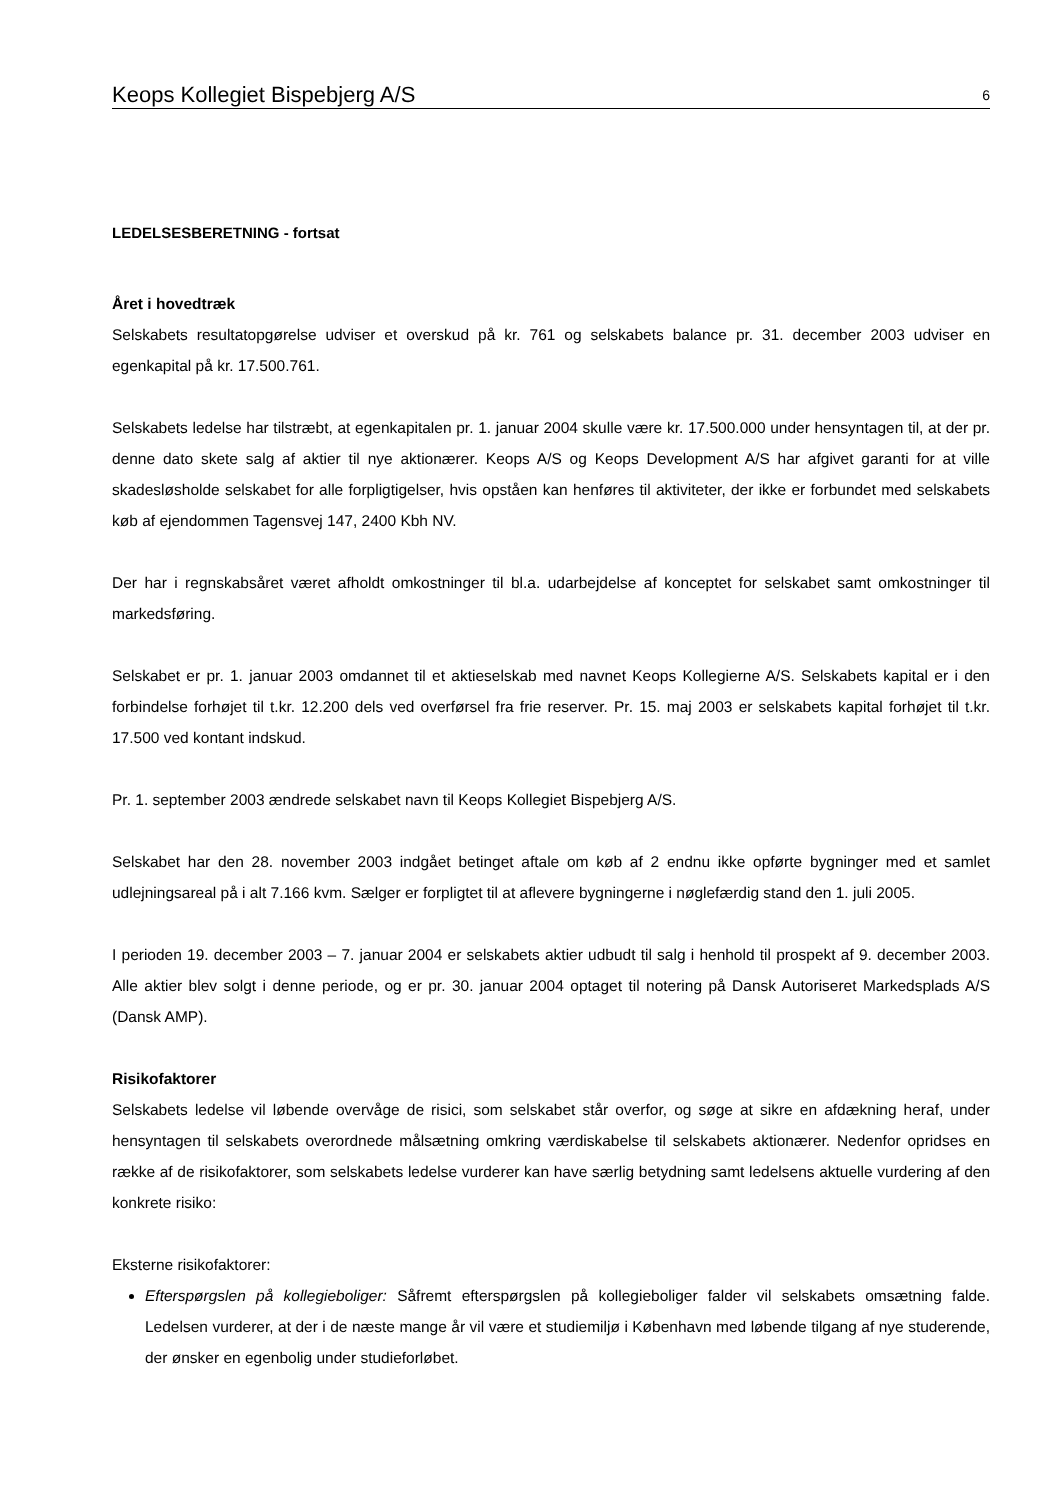Keops Kollegiet Bispebjerg A/S 6
LEDELSESBERETNING - fortsat
Året i hovedtræk
Selskabets resultatopgørelse udviser et overskud på kr. 761 og selskabets balance pr. 31. december 2003 udviser en egenkapital på kr. 17.500.761.
Selskabets ledelse har tilstræbt, at egenkapitalen pr. 1. januar 2004 skulle være kr. 17.500.000 under hensyntagen til, at der pr. denne dato skete salg af aktier til nye aktionærer. Keops A/S og Keops Development A/S har afgivet garanti for at ville skadesløsholde selskabet for alle forpligtigelser, hvis opståen kan henføres til aktiviteter, der ikke er forbundet med selskabets køb af ejendommen Tagensvej 147, 2400 Kbh NV.
Der har i regnskabsåret været afholdt omkostninger til bl.a. udarbejdelse af konceptet for selskabet samt omkostninger til markedsføring.
Selskabet er pr. 1. januar 2003 omdannet til et aktieselskab med navnet Keops Kollegierne A/S. Selskabets kapital er i den forbindelse forhøjet til t.kr. 12.200 dels ved overførsel fra frie reserver. Pr. 15. maj 2003 er selskabets kapital forhøjet til t.kr. 17.500 ved kontant indskud.
Pr. 1. september 2003 ændrede selskabet navn til Keops Kollegiet Bispebjerg A/S.
Selskabet har den 28. november 2003 indgået betinget aftale om køb af 2 endnu ikke opførte bygninger med et samlet udlejningsareal på i alt 7.166 kvm. Sælger er forpligtet til at aflevere bygningerne i nøglefærdig stand den 1. juli 2005.
I perioden 19. december 2003 – 7. januar 2004 er selskabets aktier udbudt til salg i henhold til prospekt af 9. december 2003. Alle aktier blev solgt i denne periode, og er pr. 30. januar 2004 optaget til notering på Dansk Autoriseret Markedsplads A/S (Dansk AMP).
Risikofaktorer
Selskabets ledelse vil løbende overvåge de risici, som selskabet står overfor, og søge at sikre en afdækning heraf, under hensyntagen til selskabets overordnede målsætning omkring værdiskabelse til selskabets aktionærer. Nedenfor opridses en række af de risikofaktorer, som selskabets ledelse vurderer kan have særlig betydning samt ledelsens aktuelle vurdering af den konkrete risiko:
Eksterne risikofaktorer:
Efterspørgslen på kollegieboliger: Såfremt efterspørgslen på kollegieboliger falder vil selskabets omsætning falde. Ledelsen vurderer, at der i de næste mange år vil være et studiemiljø i København med løbende tilgang af nye studerende, der ønsker en egenbolig under studieforløbet.